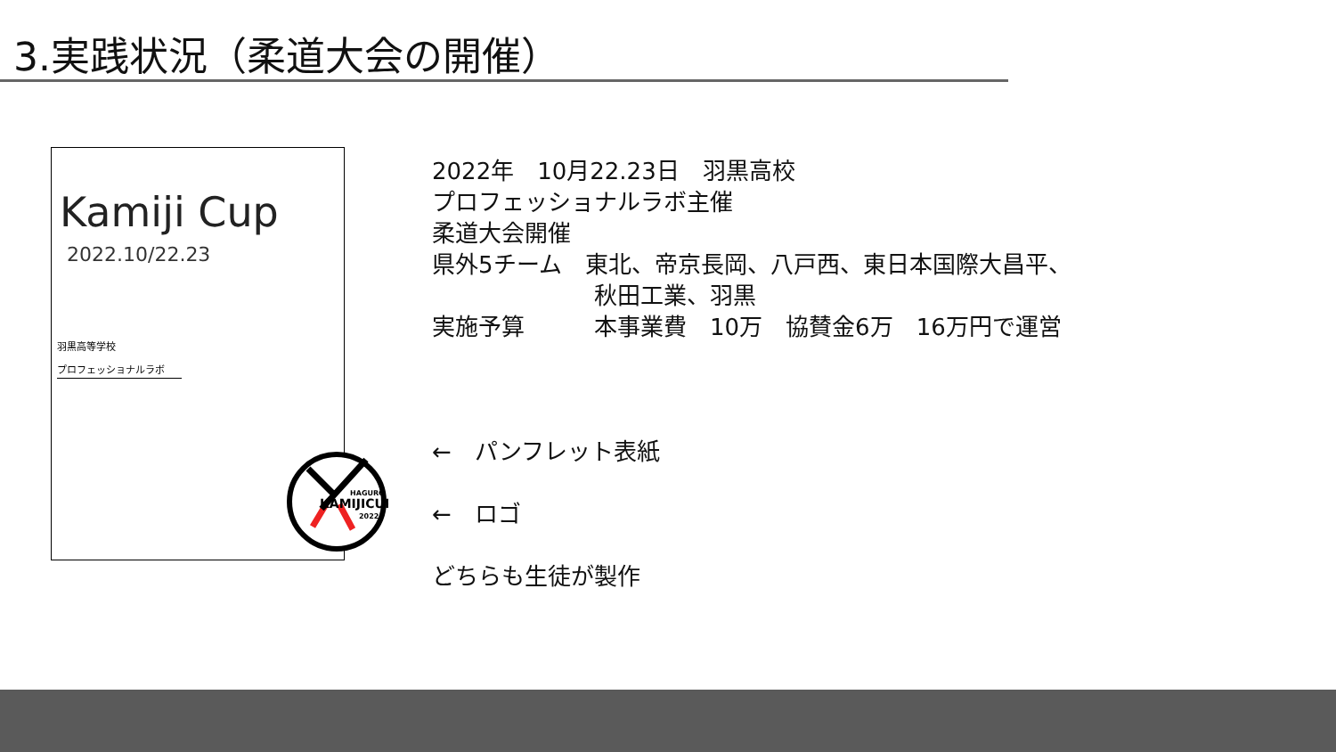3.実践状況（柔道大会の開催）
Kamiji Cup
2022.10/22.23
羽黒高等学校
プロフェッショナルラボ
HAGURO
KAMIJICUP
2022
2022年　10月22.23日　羽黒高校
プロフェッショナルラボ主催
柔道大会開催
県外5チーム　東北、帝京長岡、八戸西、東日本国際大昌平、
　　　　　　　秋田工業、羽黒
実施予算　　　本事業費　10万　協賛金6万　16万円で運営
←　パンフレット表紙
←　ロゴ
どちらも生徒が製作